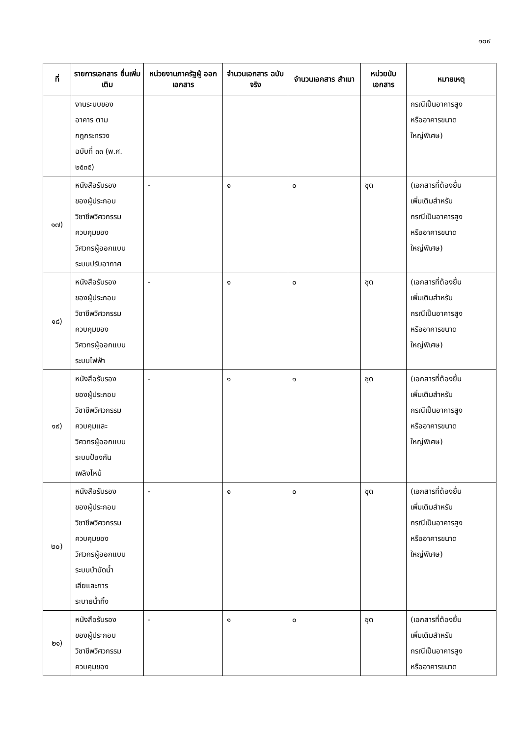๑๐๙
| ที่ | รายการเอกสาร ยื่นเพิ่มเติม | หน่วยงานภาครัฐผู้ ออกเอกสาร | จำนวนเอกสาร ฉบับจริง | จำนวนเอกสาร สำเนา | หน่วยนับ เอกสาร | หมายเหตุ |
| --- | --- | --- | --- | --- | --- | --- |
| | งานระบบของ อาคาร ตาม กฎกระทรวง ฉบับที่ ๓๓ (พ.ศ. ๒๕๓๕) | | | | | กรณีเป็นอาคารสูง หรืออาคารขนาด ใหญ่พิเศษ) |
| ๑๗) | หนังสือรับรอง ของผู้ประกอบ วิชาชีพวิศวกรรม ควบคุมของ วิศวกรผู้ออกแบบ ระบบปรับอากาศ | - | ๑ | ๐ | ชุด | (เอกสารที่ต้องยื่น เพิ่มเติมสำหรับ กรณีเป็นอาคารสูง หรืออาคารขนาด ใหญ่พิเศษ) |
| ๑๘) | หนังสือรับรอง ของผู้ประกอบ วิชาชีพวิศวกรรม ควบคุมของ วิศวกรผู้ออกแบบ ระบบไฟฟ้า | - | ๑ | ๐ | ชุด | (เอกสารที่ต้องยื่น เพิ่มเติมสำหรับ กรณีเป็นอาคารสูง หรืออาคารขนาด ใหญ่พิเศษ) |
| ๑๙) | หนังสือรับรอง ของผู้ประกอบ วิชาชีพวิศวกรรม ควบคุมและ วิศวกรผู้ออกแบบ ระบบป้องกัน เพลิงไหม้ | - | ๑ | ๑ | ชุด | (เอกสารที่ต้องยื่น เพิ่มเติมสำหรับ กรณีเป็นอาคารสูง หรืออาคารขนาด ใหญ่พิเศษ) |
| ๒๐) | หนังสือรับรอง ของผู้ประกอบ วิชาชีพวิศวกรรม ควบคุมของ วิศวกรผู้ออกแบบ ระบบบำบัดน้ำ เสียและการ ระบายน้ำทิ้ง | - | ๑ | ๐ | ชุด | (เอกสารที่ต้องยื่น เพิ่มเติมสำหรับ กรณีเป็นอาคารสูง หรืออาคารขนาด ใหญ่พิเศษ) |
| ๒๑) | หนังสือรับรอง ของผู้ประกอบ วิชาชีพวิศวกรรม ควบคุมของ | - | ๑ | ๐ | ชุด | (เอกสารที่ต้องยื่น เพิ่มเติมสำหรับ กรณีเป็นอาคารสูง หรืออาคารขนาด |